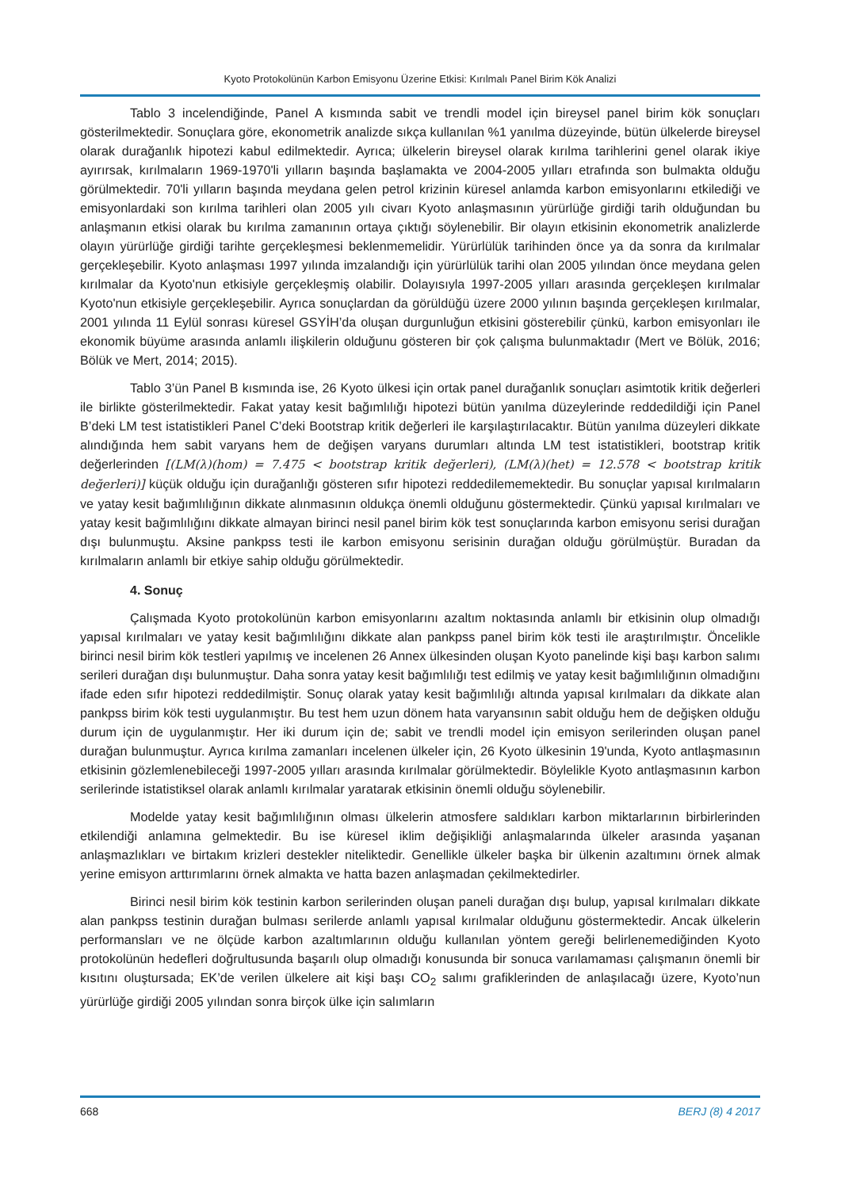Kyoto Protokolünün Karbon Emisyonu Üzerine Etkisi: Kırılmalı Panel Birim Kök Analizi
Tablo 3 incelendiğinde, Panel A kısmında sabit ve trendli model için bireysel panel birim kök sonuçları gösterilmektedir. Sonuçlara göre, ekonometrik analizde sıkça kullanılan %1 yanılma düzeyinde, bütün ülkelerde bireysel olarak durağanlık hipotezi kabul edilmektedir. Ayrıca; ülkelerin bireysel olarak kırılma tarihlerini genel olarak ikiye ayırırsak, kırılmaların 1969-1970'li yılların başında başlamakta ve 2004-2005 yılları etrafında son bulmakta olduğu görülmektedir. 70'li yılların başında meydana gelen petrol krizinin küresel anlamda karbon emisyonlarını etkilediği ve emisyonlardaki son kırılma tarihleri olan 2005 yılı civarı Kyoto anlaşmasının yürürlüğe girdiği tarih olduğundan bu anlaşmanın etkisi olarak bu kırılma zamanının ortaya çıktığı söylenebilir. Bir olayın etkisinin ekonometrik analizlerde olayın yürürlüğe girdiği tarihte gerçekleşmesi beklenmemelidir. Yürürlülük tarihinden önce ya da sonra da kırılmalar gerçekleşebilir. Kyoto anlaşması 1997 yılında imzalandığı için yürürlülük tarihi olan 2005 yılından önce meydana gelen kırılmalar da Kyoto'nun etkisiyle gerçekleşmiş olabilir. Dolayısıyla 1997-2005 yılları arasında gerçekleşen kırılmalar Kyoto'nun etkisiyle gerçekleşebilir. Ayrıca sonuçlardan da görüldüğü üzere 2000 yılının başında gerçekleşen kırılmalar, 2001 yılında 11 Eylül sonrası küresel GSYİH’da oluşan durgunluğun etkisini gösterebilir çünkü, karbon emisyonları ile ekonomik büyüme arasında anlamlı ilişkilerin olduğunu gösteren bir çok çalışma bulunmaktadır (Mert ve Bölük, 2016; Bölük ve Mert, 2014; 2015).
Tablo 3’ün Panel B kısmında ise, 26 Kyoto ülkesi için ortak panel durağanlık sonuçları asimtotik kritik değerleri ile birlikte gösterilmektedir. Fakat yatay kesit bağımlılığı hipotezi bütün yanılma düzeylerinde reddedildiği için Panel B’deki LM test istatistikleri Panel C’deki Bootstrap kritik değerleri ile karşılaştırılacaktır. Bütün yanılma düzeyleri dikkate alındığında hem sabit varyans hem de değişen varyans durumları altında LM test istatistikleri, bootstrap kritik değerlerinden [(LM(λ)(hom) = 7.475 < bootstrap kritik değerleri), (LM(λ)(het) = 12.578 < bootstrap kritik değerleri)] küçük olduğu için durağanlığı gösteren sıfır hipotezi reddedilememektedir. Bu sonuçlar yapısal kırılmaların ve yatay kesit bağımlılığının dikkate alınmasının oldukça önemli olduğunu göstermektedir. Çünkü yapısal kırılmaları ve yatay kesit bağımlılığını dikkate almayan birinci nesil panel birim kök test sonuçlarında karbon emisyonu serisi durağan dışı bulunmuştu. Aksine pankpss testi ile karbon emisyonu serisinin durağan olduğu görülmüştür. Buradan da kırılmaların anlamlı bir etkiye sahip olduğu görülmektedir.
4. Sonuç
Çalışmada Kyoto protokolünün karbon emisyonlarını azaltım noktasında anlamlı bir etkisinin olup olmadığı yapısal kırılmaları ve yatay kesit bağımlılığını dikkate alan pankpss panel birim kök testi ile araştırılmıştır. Öncelikle birinci nesil birim kök testleri yapılmış ve incelenen 26 Annex ülkesinden oluşan Kyoto panelinde kişi başı karbon salımı serileri durağan dışı bulunmuştur. Daha sonra yatay kesit bağımlılığı test edilmiş ve yatay kesit bağımlılığının olmadığını ifade eden sıfır hipotezi reddedilmiştir. Sonuç olarak yatay kesit bağımlılığı altında yapısal kırılmaları da dikkate alan pankpss birim kök testi uygulanmıştır. Bu test hem uzun dönem hata varyansının sabit olduğu hem de değişken olduğu durum için de uygulanmıştır. Her iki durum için de; sabit ve trendli model için emisyon serilerinden oluşan panel durağan bulunmuştur. Ayrıca kırılma zamanları incelenen ülkeler için, 26 Kyoto ülkesinin 19'unda, Kyoto antlaşmasının etkisinin gözlemlenebileceği 1997-2005 yılları arasında kırılmalar görülmektedir. Böylelikle Kyoto antlaşmasının karbon serilerinde istatistiksel olarak anlamlı kırılmalar yaratarak etkisinin önemli olduğu söylenebilir.
Modelde yatay kesit bağımlılığının olması ülkelerin atmosfere saldıkları karbon miktarlarının birbirlerinden etkilendiği anlamına gelmektedir. Bu ise küresel iklim değişikliği anlaşmalarında ülkeler arasında yaşanan anlaşmazlıkları ve birtakım krizleri destekler niteliktedir. Genellikle ülkeler başka bir ülkenin azaltımını örnek almak yerine emisyon arttırımlarını örnek almakta ve hatta bazen anlaşmadan çekilmektedirler.
Birinci nesil birim kök testinin karbon serilerinden oluşan paneli durağan dışı bulup, yapısal kırılmaları dikkate alan pankpss testinin durağan bulması serilerde anlamlı yapısal kırılmalar olduğunu göstermektedir. Ancak ülkelerin performansları ve ne ölçüde karbon azaltımlarının olduğu kullanılan yöntem gereği belirlenemediğinden Kyoto protokolünün hedefleri doğrultusunda başarılı olup olmadığı konusunda bir sonuca varılamaması çalışmanın önemli bir kısıtını oluştursada; EK’de verilen ülkelere ait kişi başı CO<sub>2</sub> salımı grafiklerinden de anlaşılacağı üzere, Kyoto’nun yürürlüğe girdiği 2005 yılından sonra birçok ülke için salımların
668 BERJ (8) 4 2017